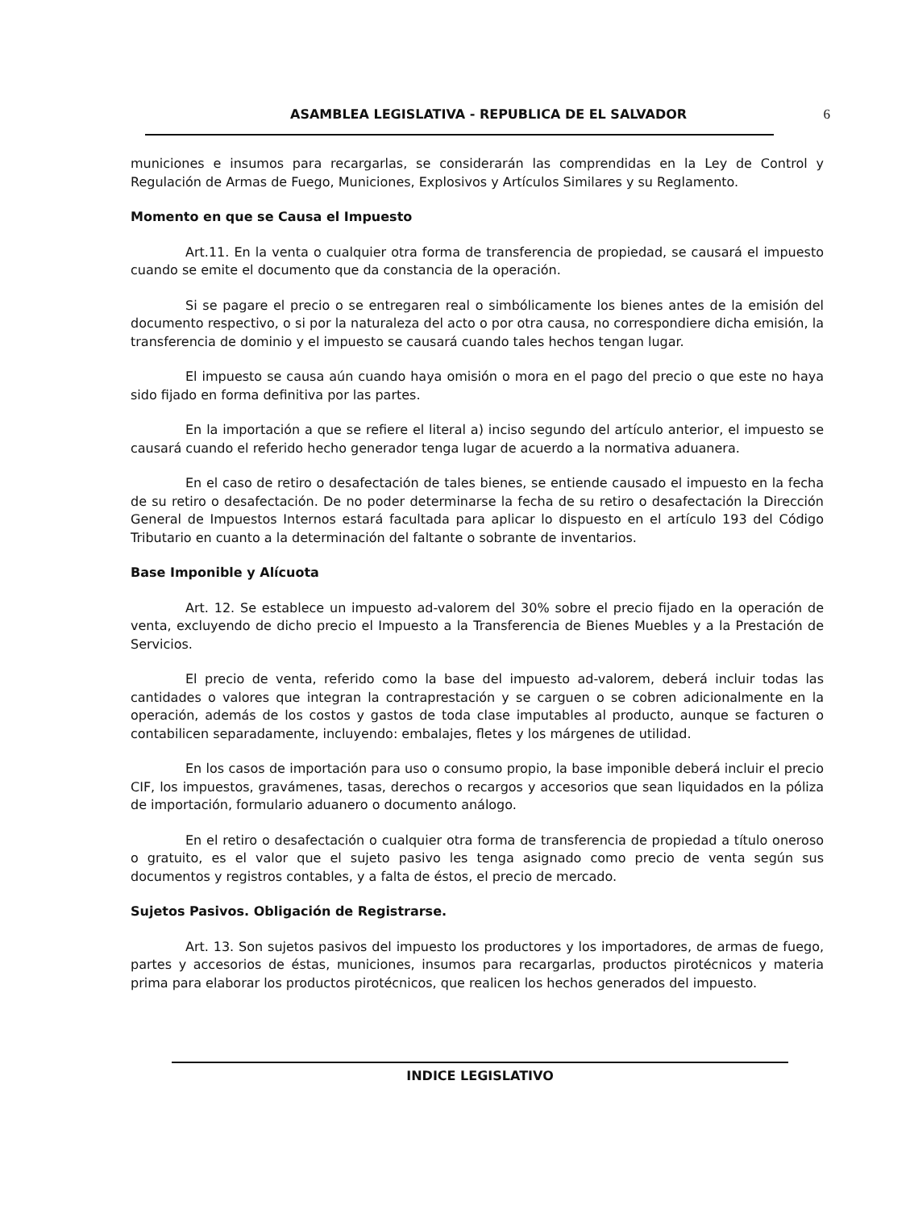ASAMBLEA LEGISLATIVA - REPUBLICA DE EL SALVADOR 6
municiones e insumos para recargarlas, se considerarán las comprendidas en la Ley de Control y Regulación de Armas de Fuego, Municiones, Explosivos y Artículos Similares y su Reglamento.
Momento en que se Causa el Impuesto
Art.11. En la venta o cualquier otra forma de transferencia de propiedad, se causará el impuesto cuando se emite el documento que da constancia de la operación.
Si se pagare el precio o se entregaren real o simbólicamente los bienes antes de la emisión del documento respectivo, o si por la naturaleza del acto o por otra causa, no correspondiere dicha emisión, la transferencia de dominio y el impuesto se causará cuando tales hechos tengan lugar.
El impuesto se causa aún cuando haya omisión o mora en el pago del precio o que este no haya sido fijado en forma definitiva por las partes.
En la importación a que se refiere el literal a) inciso segundo del artículo anterior, el impuesto se causará cuando el referido hecho generador tenga lugar de acuerdo a la normativa aduanera.
En el caso de retiro o desafectación de tales bienes, se entiende causado el impuesto en la fecha de su retiro o desafectación. De no poder determinarse la fecha de su retiro o desafectación la Dirección General de Impuestos Internos estará facultada para aplicar lo dispuesto en el artículo 193 del Código Tributario en cuanto a la determinación del faltante o sobrante de inventarios.
Base Imponible y Alícuota
Art. 12. Se establece un impuesto ad-valorem del 30% sobre el precio fijado en la operación de venta, excluyendo de dicho precio el Impuesto a la Transferencia de Bienes Muebles y a la Prestación de Servicios.
El precio de venta, referido como la base del impuesto ad-valorem, deberá incluir todas las cantidades o valores que integran la contraprestación y se carguen o se cobren adicionalmente en la operación, además de los costos y gastos de toda clase imputables al producto, aunque se facturen o contabilicen separadamente, incluyendo: embalajes, fletes y los márgenes de utilidad.
En los casos de importación para uso o consumo propio, la base imponible deberá incluir el precio CIF, los impuestos, gravámenes, tasas, derechos o recargos y accesorios que sean liquidados en la póliza de importación, formulario aduanero o documento análogo.
En el retiro o desafectación o cualquier otra forma de transferencia de propiedad a título oneroso o gratuito, es el valor que el sujeto pasivo les tenga asignado como precio de venta según sus documentos y registros contables, y a falta de éstos, el precio de mercado.
Sujetos Pasivos. Obligación de Registrarse.
Art. 13. Son sujetos pasivos del impuesto los productores y los importadores, de armas de fuego, partes y accesorios de éstas, municiones, insumos para recargarlas, productos pirotécnicos y materia prima para elaborar los productos pirotécnicos, que realicen los hechos generados del impuesto.
INDICE LEGISLATIVO